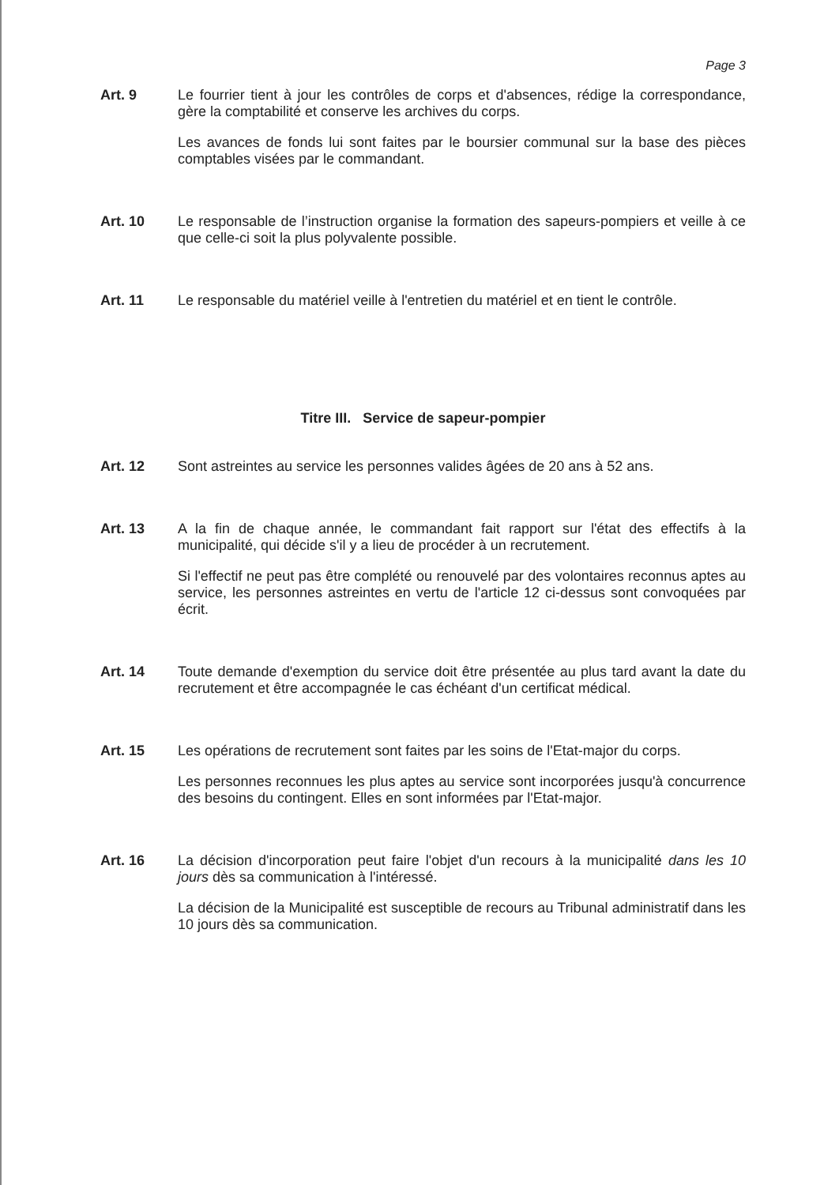Page 3
Art. 9 Le fourrier tient à jour les contrôles de corps et d'absences, rédige la correspondance, gère la comptabilité et conserve les archives du corps.
Les avances de fonds lui sont faites par le boursier communal sur la base des pièces comptables visées par le commandant.
Art. 10 Le responsable de l’instruction organise la formation des sapeurs-pompiers et veille à ce que celle-ci soit la plus polyvalente possible.
Art. 11 Le responsable du matériel veille à l'entretien du matériel et en tient le contrôle.
Titre III. Service de sapeur-pompier
Art. 12 Sont astreintes au service les personnes valides âgées de 20 ans à 52 ans.
Art. 13 A la fin de chaque année, le commandant fait rapport sur l'état des effectifs à la municipalité, qui décide s'il y a lieu de procéder à un recrutement.
Si l'effectif ne peut pas être complété ou renouvelé par des volontaires reconnus aptes au service, les personnes astreintes en vertu de l'article 12 ci-dessus sont convoquées par écrit.
Art. 14 Toute demande d'exemption du service doit être présentée au plus tard avant la date du recrutement et être accompagnée le cas échéant d'un certificat médical.
Art. 15 Les opérations de recrutement sont faites par les soins de l'Etat-major du corps.
Les personnes reconnues les plus aptes au service sont incorporées jusqu'à concurrence des besoins du contingent. Elles en sont informées par l'Etat-major.
Art. 16 La décision d'incorporation peut faire l'objet d'un recours à la municipalité dans les 10 jours dès sa communication à l'intéressé.
La décision de la Municipalité est susceptible de recours au Tribunal administratif dans les 10 jours dès sa communication.